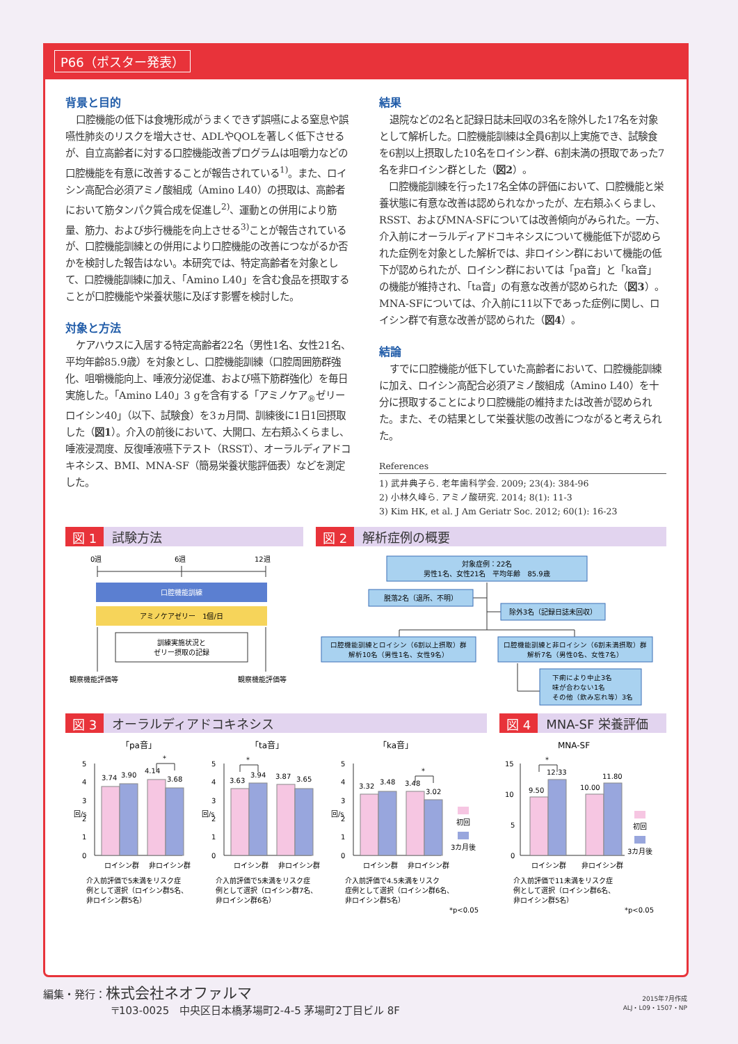P66（ポスター発表）
背景と目的
口腔機能の低下は食塊形成がうまくできず誤嚥による窒息や誤嚥性肺炎のリスクを増大させ、ADLやQOLを著しく低下させるが、自立高齢者に対する口腔機能改善プログラムは咀嚼力などの口腔機能を有意に改善することが報告されている<sup>1)</sup>。また、ロイシン高配合必須アミノ酸組成（Amino L40）の摂取は、高齢者において筋タンパク質合成を促進し<sup>2)</sup>、運動との併用により筋量、筋力、および歩行機能を向上させる<sup>3)</sup>ことが報告されているが、口腔機能訓練との併用により口腔機能の改善につながるか否かを検討した報告はない。本研究では、特定高齢者を対象として、口腔機能訓練に加え、「Amino L40」を含む食品を摂取することが口腔機能や栄養状態に及ぼす影響を検討した。
対象と方法
ケアハウスに入居する特定高齢者22名（男性1名、女性21名、平均年齢85.9歳）を対象とし、口腔機能訓練（口腔周囲筋群強化、咀嚼機能向上、唾液分泌促進、および嚥下筋群強化）を毎日実施した。「Amino L40」3 gを含有する「アミノケア<sub>®</sub>ゼリーロイシン40」（以下、試験食）を3ヵ月間、訓練後に1日1回摂取した（図1）。介入の前後において、大開口、左右頬ふくらまし、唾液浸潤度、反復唾液嚥下テスト（RSST）、オーラルディアドコキネシス、BMI、MNA-SF（簡易栄養状態評価表）などを測定した。
結果
退院などの2名と記録日誌未回収の3名を除外した17名を対象として解析した。口腔機能訓練は全員6割以上実施でき、試験食を6割以上摂取した10名をロイシン群、6割未満の摂取であった7名を非ロイシン群とした（図2）。
　口腔機能訓練を行った17名全体の評価において、口腔機能と栄養状態に有意な改善は認められなかったが、左右頬ふくらまし、RSST、およびMNA-SFについては改善傾向がみられた。一方、介入前にオーラルディアドコキネシスについて機能低下が認められた症例を対象とした解析では、非ロイシン群において機能の低下が認められたが、ロイシン群においては「pa音」と「ka音」の機能が維持され、「ta音」の有意な改善が認められた（図3）。MNA-SFについては、介入前に11以下であった症例に関し、ロイシン群で有意な改善が認められた（図4）。
結論
すでに口腔機能が低下していた高齢者において、口腔機能訓練に加え、ロイシン高配合必須アミノ酸組成（Amino L40）を十分に摂取することにより口腔機能の維持または改善が認められた。また、その結果として栄養状態の改善につながると考えられた。
References
1) 武井典子ら. 老年歯科学会. 2009; 23(4): 384-96
2) 小林久峰ら. アミノ酸研究. 2014; 8(1): 11-3
3) Kim HK, et al. J Am Geriatr Soc. 2012; 60(1): 16-23
図 1 試験方法
0週
6週
12週
口腔機能訓練
アミノケアゼリー　1個/日
訓練実施状況と
ゼリー摂取の記録
観察機能評価等
観察機能評価等
図 2 解析症例の概要
対象症例：22名
男性1名、女性21名　平均年齢　85.9歳
脱落2名（退所、不明）
除外3名（記録日誌未回収）
口腔機能訓練とロイシン（6割以上摂取）群
解析10名（男性1名、女性9名）
口腔機能訓練と非ロイシン（6割未満摂取）群
解析7名（男性0名、女性7名）
下痢により中止3名
味が合わない1名
その他（飲み忘れ等）3名
図 3 オーラルディアドコキネシス
「pa音」
「ta音」
「ka音」
5
4
3
2
1
0
5
4
3
2
1
0
5
4
3
2
1
0
回/s
回/s
回/s
3.74
3.90
4.14
3.68
*
ロイシン群
非ロイシン群
3.63
3.94
3.87
3.65
*
ロイシン群
非ロイシン群
3.32
3.48
3.48
3.02
*
ロイシン群
非ロイシン群
初回
3カ月後
介入前評価で5未満をリスク症
例として選択（ロイシン群5名、
非ロイシン群5名）
介入前評価で5未満をリスク症
例として選択（ロイシン群7名、
非ロイシン群6名）
介入前評価で4.5未満をリスク
症例として選択（ロイシン群6名、
非ロイシン群5名）
*p<0.05
図 4 MNA-SF 栄養評価
MNA-SF
15
10
5
0
9.50
12.33
10.00
11.80
*
ロイシン群
非ロイシン群
初回
3カ月後
介入前評価で11未満をリスク症
例として選択（ロイシン群6名、
非ロイシン群5名）
*p<0.05
編集・発行：株式会社ネオファルマ
〒103-0025　中央区日本橋茅場町2-4-5 茅場町2丁目ビル 8F
2015年7月作成
ALJ・L09・1507・NP